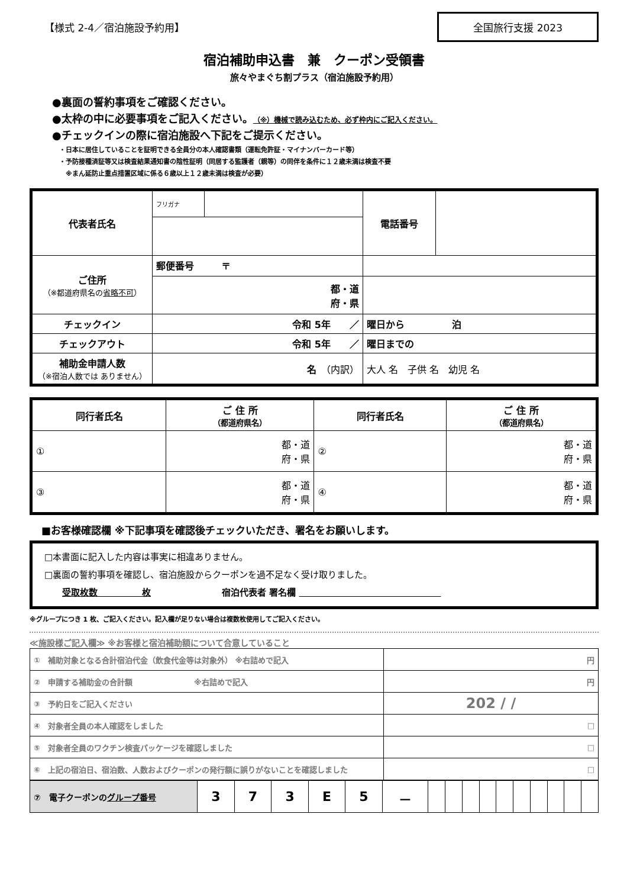【様式 2-4／宿泊施設予約用】
全国旅行支援 2023
宿泊補助申込書　兼　クーポン受領書
旅々やまぐち割プラス（宿泊施設予約用）
●裏面の誓約事項をご確認ください。
●太枠の中に必要事項をご記入ください。（※）機械で読み込むため、必ず枠内にご記入ください。
●チェックインの際に宿泊施設へ下記をご提示ください。
・日本に居住していることを証明できる全員分の本人確認書類（運転免許証・マイナンバーカード等）
・予防接種済証等又は検査結果通知書の陰性証明（同居する監護者（親等）の同伴を条件に１２歳未満は検査不要
　※まん延防止重点措置区域に係る６歳以上１２歳未満は検査が必要）
| 代表者氏名 | フリガナ | | 電話番号 | |
| ご住所 （※都道府県名の 省略不可 ） | 郵便番号 〒 | | | |
| | 都・道 府・県 | | | |
| チェックイン | 令和 5年 ／ | | 曜日から 泊 | |
| チェックアウト | 令和 5年 ／ | | 曜日までの | |
| 補助金申請人数 （※宿泊人数では ありません） | 名 （内訳） | | 大人 名 子供 名 幼児 名 | |
| 同行者氏名 | ご 住 所 （都道府県名） | 同行者氏名 | ご 住 所 （都道府県名） |
| --- | --- | --- | --- |
| ① | 都・道 府・県 | ② | 都・道 府・県 |
| ③ | 都・道 府・県 | ④ | 都・道 府・県 |
■お客様確認欄 ※下記事項を確認後チェックいただき、署名をお願いします。
□本書面に記入した内容は事実に相違ありません。
□裏面の誓約事項を確認し、宿泊施設からクーポンを過不足なく受け取りました。
　　受取枚数　　　　　枚　　　　　　　　宿泊代表者 署名欄 　　　　　　　　　　　　　　　　
※グループにつき 1 枚、ご記入ください。記入欄が足りない場合は複数枚使用してご記入ください。
≪施設様ご記入欄≫ ※お客様と宿泊補助額について合意していること
| ① 補助対象となる合計宿泊代金（飲食代金等は対象外） ※右詰めで記入 | 円 |
| ② 申請する補助金の合計額 ※右詰めで記入 | 円 |
| ③ 予約日をご記入ください | 202 / / |
| ④ 対象者全員の本人確認をしました | □ |
| ⑤ 対象者全員のワクチン検査パッケージを確認しました | □ |
| ⑥ 上記の宿泊日、宿泊数、人数およびクーポンの発行額に誤りがないことを確認しました | □ |
| ⑦ 電子クーポンの グループ番号 | 3 | 7 | 3 | E | 5 | － | | | | | | | | | | |